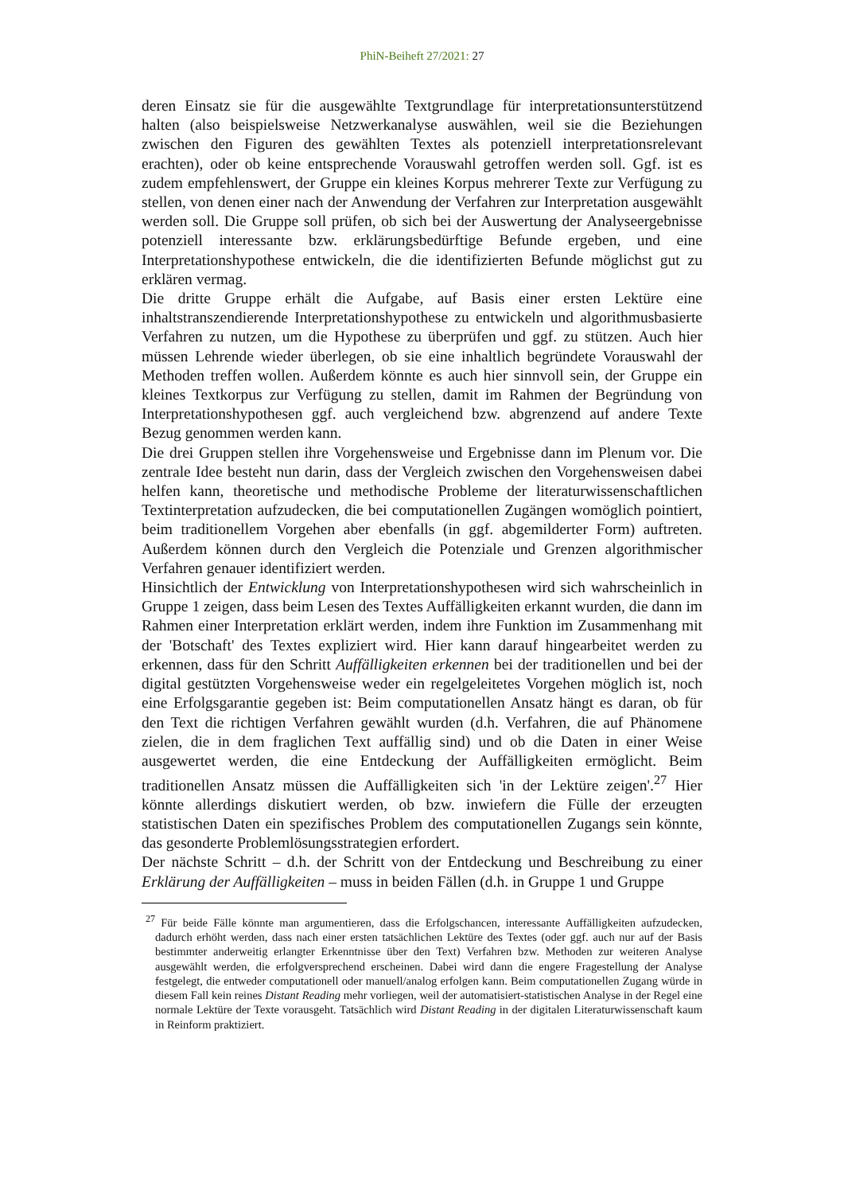PhiN-Beiheft 27/2021: 27
deren Einsatz sie für die ausgewählte Textgrundlage für interpretationsunterstützend halten (also beispielsweise Netzwerkanalyse auswählen, weil sie die Beziehungen zwischen den Figuren des gewählten Textes als potenziell interpretationsrelevant erachten), oder ob keine entsprechende Vorauswahl getroffen werden soll. Ggf. ist es zudem empfehlenswert, der Gruppe ein kleines Korpus mehrerer Texte zur Verfügung zu stellen, von denen einer nach der Anwendung der Verfahren zur Interpretation ausgewählt werden soll. Die Gruppe soll prüfen, ob sich bei der Auswertung der Analyseergebnisse potenziell interessante bzw. erklärungsbedürftige Befunde ergeben, und eine Interpretationshypothese entwickeln, die die identifizierten Befunde möglichst gut zu erklären vermag.
Die dritte Gruppe erhält die Aufgabe, auf Basis einer ersten Lektüre eine inhaltstranszendierende Interpretationshypothese zu entwickeln und algorithmusbasierte Verfahren zu nutzen, um die Hypothese zu überprüfen und ggf. zu stützen. Auch hier müssen Lehrende wieder überlegen, ob sie eine inhaltlich begründete Vorauswahl der Methoden treffen wollen. Außerdem könnte es auch hier sinnvoll sein, der Gruppe ein kleines Textkorpus zur Verfügung zu stellen, damit im Rahmen der Begründung von Interpretationshypothesen ggf. auch vergleichend bzw. abgrenzend auf andere Texte Bezug genommen werden kann.
Die drei Gruppen stellen ihre Vorgehensweise und Ergebnisse dann im Plenum vor. Die zentrale Idee besteht nun darin, dass der Vergleich zwischen den Vorgehensweisen dabei helfen kann, theoretische und methodische Probleme der literaturwissenschaftlichen Textinterpretation aufzudecken, die bei computationellen Zugängen womöglich pointiert, beim traditionellem Vorgehen aber ebenfalls (in ggf. abgemilderter Form) auftreten. Außerdem können durch den Vergleich die Potenziale und Grenzen algorithmischer Verfahren genauer identifiziert werden.
Hinsichtlich der Entwicklung von Interpretationshypothesen wird sich wahrscheinlich in Gruppe 1 zeigen, dass beim Lesen des Textes Auffälligkeiten erkannt wurden, die dann im Rahmen einer Interpretation erklärt werden, indem ihre Funktion im Zusammenhang mit der 'Botschaft' des Textes expliziert wird. Hier kann darauf hingearbeitet werden zu erkennen, dass für den Schritt Auffälligkeiten erkennen bei der traditionellen und bei der digital gestützten Vorgehensweise weder ein regelgeleitetes Vorgehen möglich ist, noch eine Erfolgsgarantie gegeben ist: Beim computationellen Ansatz hängt es daran, ob für den Text die richtigen Verfahren gewählt wurden (d.h. Verfahren, die auf Phänomene zielen, die in dem fraglichen Text auffällig sind) und ob die Daten in einer Weise ausgewertet werden, die eine Entdeckung der Auffälligkeiten ermöglicht. Beim traditionellen Ansatz müssen die Auffälligkeiten sich 'in der Lektüre zeigen'.<sup>27</sup> Hier könnte allerdings diskutiert werden, ob bzw. inwiefern die Fülle der erzeugten statistischen Daten ein spezifisches Problem des computationellen Zugangs sein könnte, das gesonderte Problemlösungsstrategien erfordert.
Der nächste Schritt – d.h. der Schritt von der Entdeckung und Beschreibung zu einer Erklärung der Auffälligkeiten – muss in beiden Fällen (d.h. in Gruppe 1 und Gruppe
<sup>27</sup> Für beide Fälle könnte man argumentieren, dass die Erfolgschancen, interessante Auffälligkeiten aufzudecken, dadurch erhöht werden, dass nach einer ersten tatsächlichen Lektüre des Textes (oder ggf. auch nur auf der Basis bestimmter anderweitig erlangter Erkenntnisse über den Text) Verfahren bzw. Methoden zur weiteren Analyse ausgewählt werden, die erfolgversprechend erscheinen. Dabei wird dann die engere Fragestellung der Analyse festgelegt, die entweder computationell oder manuell/analog erfolgen kann. Beim computationellen Zugang würde in diesem Fall kein reines Distant Reading mehr vorliegen, weil der automatisiert-statistischen Analyse in der Regel eine normale Lektüre der Texte vorausgeht. Tatsächlich wird Distant Reading in der digitalen Literaturwissenschaft kaum in Reinform praktiziert.